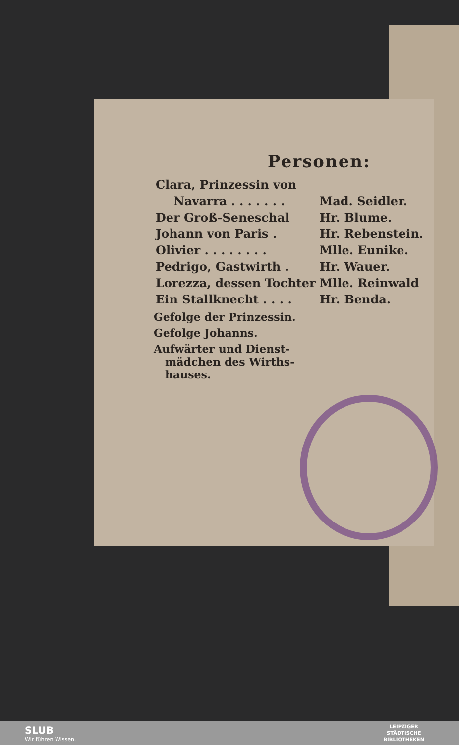Personen:
| Clara, Prinzessin von | |
| Navarra . . . . . . . | Mad. Seidler. |
| Der Groß-Seneschal | Hr. Blume. |
| Johann von Paris . | Hr. Rebenstein. |
| Olivier . . . . . . . . | Mlle. Eunike. |
| Pedrigo, Gastwirth . | Hr. Wauer. |
| Lorezza, dessen Tochter | Mlle. Reinwald |
| Ein Stallknecht . . . . | Hr. Benda. |
Gefolge der Prinzessin.
Gefolge Johanns.
Aufwärter und Dienst-
mädchen des Wirths-
hauses.
SLUB
Wir führen Wissen.
LEIPZIGER
STÄDTISCHE
BIBLIOTHEKEN